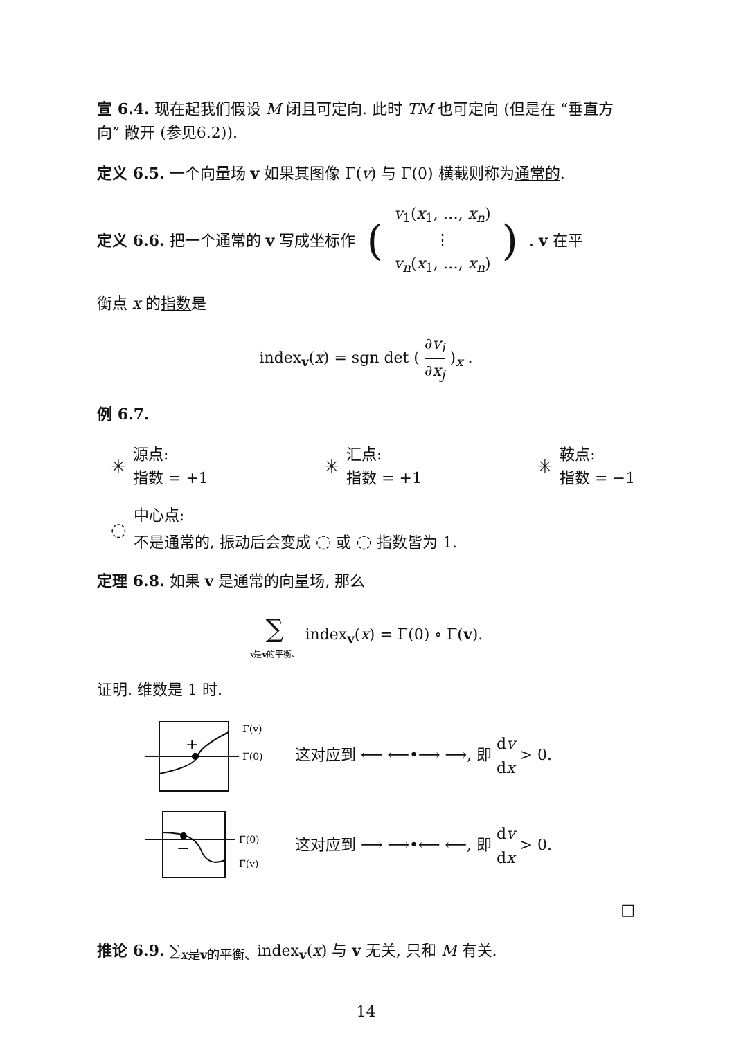宣 6.4. 现在起我们假设 M 闭且可定向. 此时 TM 也可定向 (但是在 “垂直方向” 敞开 (参见6.2)).
定义 6.5. 一个向量场 v 如果其图像 Γ(v) 与 Γ(0) 横截则称为通常的.
定义 6.6. 把一个通常的 v 写成坐标作 (v<sub>1</sub>(x<sub>1</sub>, …, x<sub>n</sub>) ⋮ v<sub>n</sub>(x<sub>1</sub>, …, x<sub>n</sub>)). v 在平
衡点 x 的指数是
index<sub>v</sub>(x) = sgn det ( ∂v<sub>i</sub> ∂x<sub>j</sub> )<sub>x</sub> .
例 6.7.
✳ 源点:
指数 = +1
✳ 汇点:
指数 = +1
✳ 鞍点:
指数 = −1
◌ 中心点:
不是通常的, 振动后会变成 ◌ 或 ◌ 指数皆为 1.
定理 6.8. 如果 v 是通常的向量场, 那么
∑ x是v的平衡、 index<sub>v</sub>(x) = Γ(0) ∘ Γ(v).
证明. 维数是 1 时.
Γ(v)
Γ(0)
+
这对应到 ⟵ ⟵•⟶ ⟶, 即 dv dx > 0.
Γ(0)
Γ(v)
−
这对应到 ⟶ ⟶•⟵ ⟵, 即 dv dx > 0.
□
推论 6.9. ∑<sub>x是v的平衡、</sub>index<sub>v</sub>(x) 与 v 无关, 只和 M 有关.
14